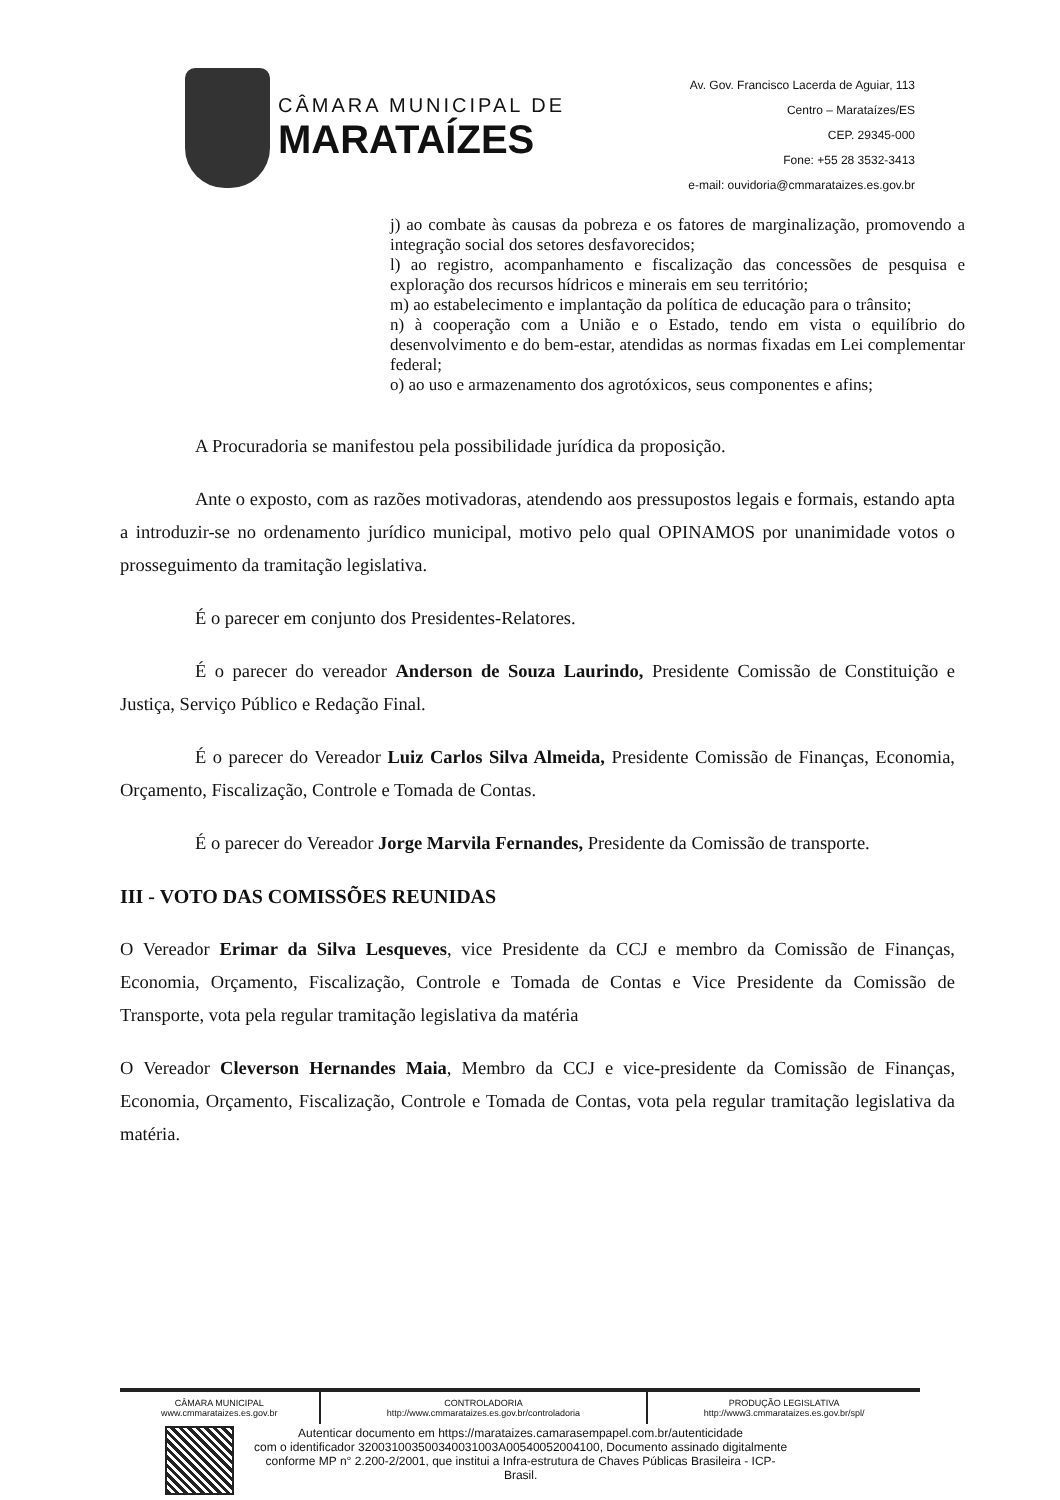CÂMARA MUNICIPAL DE
MARATAÍZES
Av. Gov. Francisco Lacerda de Aguiar, 113
Centro – Marataízes/ES
CEP. 29345-000
Fone: +55 28 3532-3413
e-mail: ouvidoria@cmmarataizes.es.gov.br
j) ao combate às causas da pobreza e os fatores de marginalização, promovendo a integração social dos setores desfavorecidos;
l) ao registro, acompanhamento e fiscalização das concessões de pesquisa e exploração dos recursos hídricos e minerais em seu território;
m) ao estabelecimento e implantação da política de educação para o trânsito;
n) à cooperação com a União e o Estado, tendo em vista o equilíbrio do desenvolvimento e do bem-estar, atendidas as normas fixadas em Lei complementar federal;
o) ao uso e armazenamento dos agrotóxicos, seus componentes e afins;
A Procuradoria se manifestou pela possibilidade jurídica da proposição.
Ante o exposto, com as razões motivadoras, atendendo aos pressupostos legais e formais, estando apta a introduzir-se no ordenamento jurídico municipal, motivo pelo qual OPINAMOS por unanimidade votos o prosseguimento da tramitação legislativa.
É o parecer em conjunto dos Presidentes-Relatores.
É o parecer do vereador Anderson de Souza Laurindo, Presidente Comissão de Constituição e Justiça, Serviço Público e Redação Final.
É o parecer do Vereador Luiz Carlos Silva Almeida, Presidente Comissão de Finanças, Economia, Orçamento, Fiscalização, Controle e Tomada de Contas.
É o parecer do Vereador Jorge Marvila Fernandes, Presidente da Comissão de transporte.
III - VOTO DAS COMISSÕES REUNIDAS
O Vereador Erimar da Silva Lesqueves, vice Presidente da CCJ e membro da Comissão de Finanças, Economia, Orçamento, Fiscalização, Controle e Tomada de Contas e Vice Presidente da Comissão de Transporte, vota pela regular tramitação legislativa da matéria
O Vereador Cleverson Hernandes Maia, Membro da CCJ e vice-presidente da Comissão de Finanças, Economia, Orçamento, Fiscalização, Controle e Tomada de Contas, vota pela regular tramitação legislativa da matéria.
| CÂMARA MUNICIPAL www.cmmarataizes.es.gov.br | CONTROLADORIA http://www.cmmarataizes.es.gov.br/controladoria | PRODUÇÃO LEGISLATIVA http://www3.cmmarataizes.es.gov.br/spl/ |
Autenticar documento em https://marataizes.camarasempapel.com.br/autenticidade
com o identificador 32003100350034003100​3A00540052004100, Documento assinado digitalmente
conforme MP n° 2.200-2/2001, que institui a Infra-estrutura de Chaves Públicas Brasileira - ICP-
Brasil.